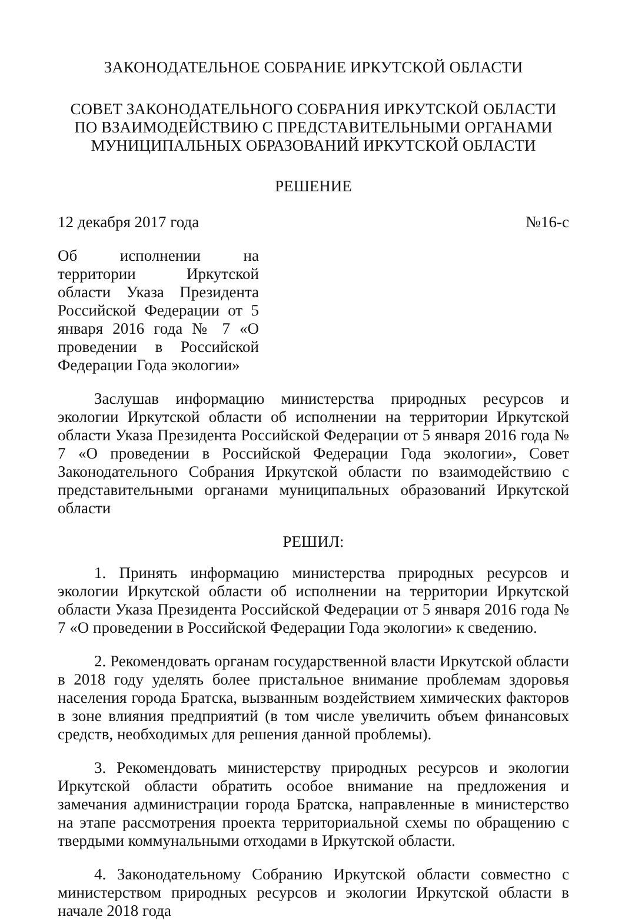ЗАКОНОДАТЕЛЬНОЕ СОБРАНИЕ ИРКУТСКОЙ ОБЛАСТИ
СОВЕТ ЗАКОНОДАТЕЛЬНОГО СОБРАНИЯ ИРКУТСКОЙ ОБЛАСТИ ПО ВЗАИМОДЕЙСТВИЮ С ПРЕДСТАВИТЕЛЬНЫМИ ОРГАНАМИ МУНИЦИПАЛЬНЫХ ОБРАЗОВАНИЙ ИРКУТСКОЙ ОБЛАСТИ
РЕШЕНИЕ
12 декабря 2017 года №16-с
Об исполнении на территории Иркутской области Указа Президента Российской Федерации от 5 января 2016 года № 7 «О проведении в Российской Федерации Года экологии»
Заслушав информацию министерства природных ресурсов и экологии Иркутской области об исполнении на территории Иркутской области Указа Президента Российской Федерации от 5 января 2016 года № 7 «О проведении в Российской Федерации Года экологии», Совет Законодательного Собрания Иркутской области по взаимодействию с представительными органами муниципальных образований Иркутской области
РЕШИЛ:
1. Принять информацию министерства природных ресурсов и экологии Иркутской области об исполнении на территории Иркутской области Указа Президента Российской Федерации от 5 января 2016 года № 7 «О проведении в Российской Федерации Года экологии» к сведению.
2. Рекомендовать органам государственной власти Иркутской области в 2018 году уделять более пристальное внимание проблемам здоровья населения города Братска, вызванным воздействием химических факторов в зоне влияния предприятий (в том числе увеличить объем финансовых средств, необходимых для решения данной проблемы).
3. Рекомендовать министерству природных ресурсов и экологии Иркутской области обратить особое внимание на предложения и замечания администрации города Братска, направленные в министерство на этапе рассмотрения проекта территориальной схемы по обращению с твердыми коммунальными отходами в Иркутской области.
4. Законодательному Собранию Иркутской области совместно с министерством природных ресурсов и экологии Иркутской области в начале 2018 года